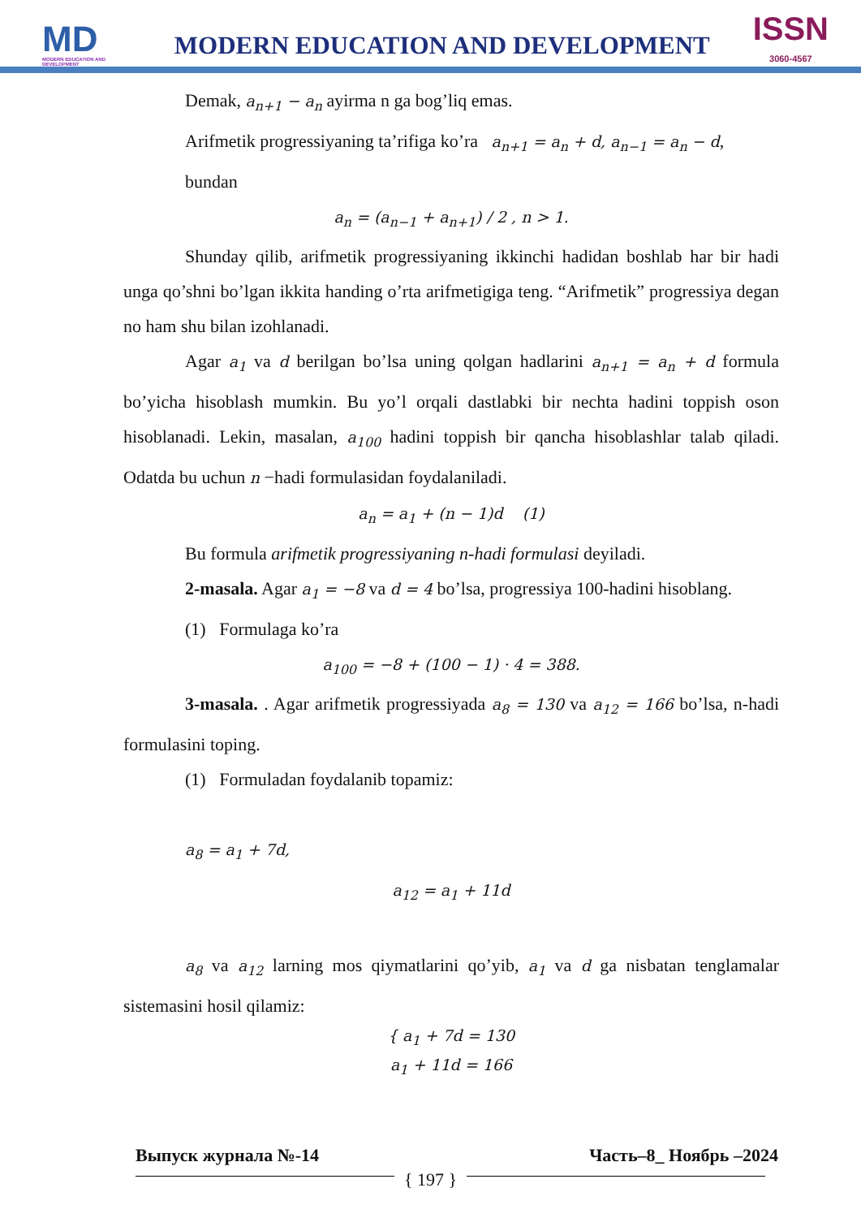MD
MODERN EDUCATION AND DEVELOPMENT
MODERN EDUCATION AND DEVELOPMENT
ISSN
3060-4567
Demak, a<sub>n+1</sub> − a<sub>n</sub> ayirma n ga bog’liq emas.
Arifmetik progressiyaning ta’rifiga ko’ra a<sub>n+1</sub> = a<sub>n</sub> + d, a<sub>n−1</sub> = a<sub>n</sub> − d,
bundan
a<sub>n</sub> = (a<sub>n−1</sub> + a<sub>n+1</sub>) / 2 , n > 1.
Shunday qilib, arifmetik progressiyaning ikkinchi hadidan boshlab har bir hadi unga qo’shni bo’lgan ikkita handing o’rta arifmetigiga teng. “Arifmetik” progressiya degan no ham shu bilan izohlanadi.
Agar a<sub>1</sub> va d berilgan bo’lsa uning qolgan hadlarini a<sub>n+1</sub> = a<sub>n</sub> + d formula bo’yicha hisoblash mumkin. Bu yo’l orqali dastlabki bir nechta hadini toppish oson hisoblanadi. Lekin, masalan, a<sub>100</sub> hadini toppish bir qancha hisoblashlar talab qiladi. Odatda bu uchun n −hadi formulasidan foydalaniladi.
a<sub>n</sub> = a<sub>1</sub> + (n − 1)d (1)
Bu formula arifmetik progressiyaning n-hadi formulasi deyiladi.
2-masala. Agar a<sub>1</sub> = −8 va d = 4 bo’lsa, progressiya 100-hadini hisoblang.
(1) Formulaga ko’ra
a<sub>100</sub> = −8 + (100 − 1) · 4 = 388.
3-masala. . Agar arifmetik progressiyada a<sub>8</sub> = 130 va a<sub>12</sub> = 166 bo’lsa, n-hadi formulasini toping.
(1) Formuladan foydalanib topamiz:
a<sub>8</sub> = a<sub>1</sub> + 7d,
a<sub>12</sub> = a<sub>1</sub> + 11d
a<sub>8</sub> va a<sub>12</sub> larning mos qiymatlarini qo’yib, a<sub>1</sub> va d ga nisbatan tenglamalar sistemasini hosil qilamiz:
{ a<sub>1</sub> + 7d = 130
a<sub>1</sub> + 11d = 166
Выпуск журнала №-14 Часть–8_ Ноябрь –2024
{ 197 }